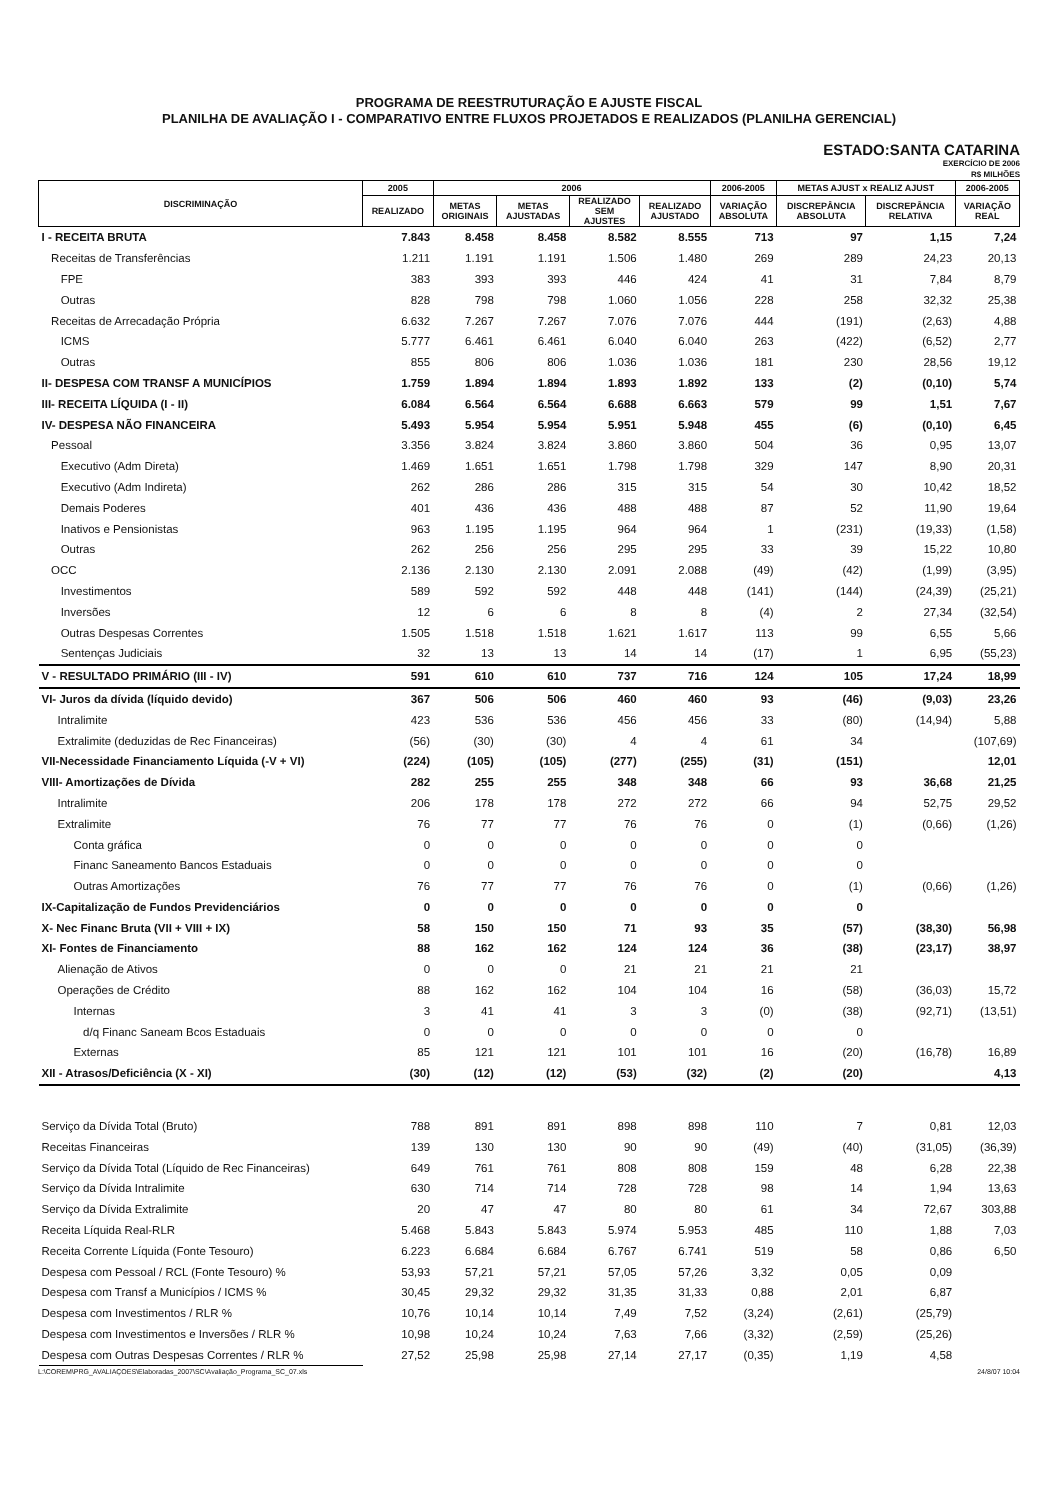PROGRAMA DE REESTRUTURAÇÃO E AJUSTE FISCAL
PLANILHA DE AVALIAÇÃO I - COMPARATIVO ENTRE FLUXOS PROJETADOS E REALIZADOS (PLANILHA GERENCIAL)
ESTADO:SANTA CATARINA
EXERCÍCIO DE 2006
R$ MILHÕES
| DISCRIMINAÇÃO | 2005 | 2006 | | | | 2006-2005 | METAS AJUST x REALIZ AJUST | | 2006-2005 |
| --- | --- | --- | --- | --- | --- | --- | --- | --- | --- |
| | REALIZADO | METAS ORIGINAIS | METAS AJUSTADAS | REALIZADO SEM AJUSTES | REALIZADO AJUSTADO | VARIAÇÃO ABSOLUTA | DISCREPÂNCIA ABSOLUTA | DISCREPÂNCIA RELATIVA | VARIAÇÃO REAL |
| I - RECEITA BRUTA | 7.843 | 8.458 | 8.458 | 8.582 | 8.555 | 713 | 97 | 1,15 | 7,24 |
| Receitas de Transferências | 1.211 | 1.191 | 1.191 | 1.506 | 1.480 | 269 | 289 | 24,23 | 20,13 |
| FPE | 383 | 393 | 393 | 446 | 424 | 41 | 31 | 7,84 | 8,79 |
| Outras | 828 | 798 | 798 | 1.060 | 1.056 | 228 | 258 | 32,32 | 25,38 |
| Receitas de Arrecadação Própria | 6.632 | 7.267 | 7.267 | 7.076 | 7.076 | 444 | (191) | (2,63) | 4,88 |
| ICMS | 5.777 | 6.461 | 6.461 | 6.040 | 6.040 | 263 | (422) | (6,52) | 2,77 |
| Outras | 855 | 806 | 806 | 1.036 | 1.036 | 181 | 230 | 28,56 | 19,12 |
| II- DESPESA COM TRANSF A MUNICÍPIOS | 1.759 | 1.894 | 1.894 | 1.893 | 1.892 | 133 | (2) | (0,10) | 5,74 |
| III- RECEITA LÍQUIDA (I - II) | 6.084 | 6.564 | 6.564 | 6.688 | 6.663 | 579 | 99 | 1,51 | 7,67 |
| IV- DESPESA NÃO FINANCEIRA | 5.493 | 5.954 | 5.954 | 5.951 | 5.948 | 455 | (6) | (0,10) | 6,45 |
| Pessoal | 3.356 | 3.824 | 3.824 | 3.860 | 3.860 | 504 | 36 | 0,95 | 13,07 |
| Executivo (Adm Direta) | 1.469 | 1.651 | 1.651 | 1.798 | 1.798 | 329 | 147 | 8,90 | 20,31 |
| Executivo (Adm Indireta) | 262 | 286 | 286 | 315 | 315 | 54 | 30 | 10,42 | 18,52 |
| Demais Poderes | 401 | 436 | 436 | 488 | 488 | 87 | 52 | 11,90 | 19,64 |
| Inativos e Pensionistas | 963 | 1.195 | 1.195 | 964 | 964 | 1 | (231) | (19,33) | (1,58) |
| Outras | 262 | 256 | 256 | 295 | 295 | 33 | 39 | 15,22 | 10,80 |
| OCC | 2.136 | 2.130 | 2.130 | 2.091 | 2.088 | (49) | (42) | (1,99) | (3,95) |
| Investimentos | 589 | 592 | 592 | 448 | 448 | (141) | (144) | (24,39) | (25,21) |
| Inversões | 12 | 6 | 6 | 8 | 8 | (4) | 2 | 27,34 | (32,54) |
| Outras Despesas Correntes | 1.505 | 1.518 | 1.518 | 1.621 | 1.617 | 113 | 99 | 6,55 | 5,66 |
| Sentenças Judiciais | 32 | 13 | 13 | 14 | 14 | (17) | 1 | 6,95 | (55,23) |
| V - RESULTADO PRIMÁRIO (III - IV) | 591 | 610 | 610 | 737 | 716 | 124 | 105 | 17,24 | 18,99 |
| VI- Juros da dívida (líquido devido) | 367 | 506 | 506 | 460 | 460 | 93 | (46) | (9,03) | 23,26 |
| Intralimite | 423 | 536 | 536 | 456 | 456 | 33 | (80) | (14,94) | 5,88 |
| Extralimite (deduzidas de Rec Financeiras) | (56) | (30) | (30) | 4 | 4 | 61 | 34 | | (107,69) |
| VII-Necessidade Financiamento Líquida (-V + VI) | (224) | (105) | (105) | (277) | (255) | (31) | (151) | | 12,01 |
| VIII- Amortizações de Dívida | 282 | 255 | 255 | 348 | 348 | 66 | 93 | 36,68 | 21,25 |
| Intralimite | 206 | 178 | 178 | 272 | 272 | 66 | 94 | 52,75 | 29,52 |
| Extralimite | 76 | 77 | 77 | 76 | 76 | 0 | (1) | (0,66) | (1,26) |
| Conta gráfica | 0 | 0 | 0 | 0 | 0 | 0 | 0 | | |
| Financ Saneamento Bancos Estaduais | 0 | 0 | 0 | 0 | 0 | 0 | 0 | | |
| Outras Amortizações | 76 | 77 | 77 | 76 | 76 | 0 | (1) | (0,66) | (1,26) |
| IX-Capitalização de Fundos Previdenciários | 0 | 0 | 0 | 0 | 0 | 0 | 0 | | |
| X- Nec Financ Bruta (VII + VIII + IX) | 58 | 150 | 150 | 71 | 93 | 35 | (57) | (38,30) | 56,98 |
| XI- Fontes de Financiamento | 88 | 162 | 162 | 124 | 124 | 36 | (38) | (23,17) | 38,97 |
| Alienação de Ativos | 0 | 0 | 0 | 21 | 21 | 21 | 21 | | |
| Operações de Crédito | 88 | 162 | 162 | 104 | 104 | 16 | (58) | (36,03) | 15,72 |
| Internas | 3 | 41 | 41 | 3 | 3 | (0) | (38) | (92,71) | (13,51) |
| d/q Financ Saneam Bcos Estaduais | 0 | 0 | 0 | 0 | 0 | 0 | 0 | | |
| Externas | 85 | 121 | 121 | 101 | 101 | 16 | (20) | (16,78) | 16,89 |
| XII - Atrasos/Deficiência (X - XI) | (30) | (12) | (12) | (53) | (32) | (2) | (20) | | 4,13 |
| Serviço da Dívida Total (Bruto) | 788 | 891 | 891 | 898 | 898 | 110 | 7 | 0,81 | 12,03 |
| Receitas Financeiras | 139 | 130 | 130 | 90 | 90 | (49) | (40) | (31,05) | (36,39) |
| Serviço da Dívida Total (Líquido de Rec Financeiras) | 649 | 761 | 761 | 808 | 808 | 159 | 48 | 6,28 | 22,38 |
| Serviço da Dívida Intralimite | 630 | 714 | 714 | 728 | 728 | 98 | 14 | 1,94 | 13,63 |
| Serviço da Dívida Extralimite | 20 | 47 | 47 | 80 | 80 | 61 | 34 | 72,67 | 303,88 |
| Receita Líquida Real-RLR | 5.468 | 5.843 | 5.843 | 5.974 | 5.953 | 485 | 110 | 1,88 | 7,03 |
| Receita Corrente Líquida (Fonte Tesouro) | 6.223 | 6.684 | 6.684 | 6.767 | 6.741 | 519 | 58 | 0,86 | 6,50 |
| Despesa com Pessoal / RCL (Fonte Tesouro) % | 53,93 | 57,21 | 57,21 | 57,05 | 57,26 | 3,32 | 0,05 | 0,09 | |
| Despesa com Transf a Municípios / ICMS % | 30,45 | 29,32 | 29,32 | 31,35 | 31,33 | 0,88 | 2,01 | 6,87 | |
| Despesa com Investimentos / RLR % | 10,76 | 10,14 | 10,14 | 7,49 | 7,52 | (3,24) | (2,61) | (25,79) | |
| Despesa com Investimentos e Inversões / RLR % | 10,98 | 10,24 | 10,24 | 7,63 | 7,66 | (3,32) | (2,59) | (25,26) | |
| Despesa com Outras Despesas Correntes / RLR % | 27,52 | 25,98 | 25,98 | 27,14 | 27,17 | (0,35) | 1,19 | 4,58 | |
L:\COREM\PRG_AVALIAÇOES\Elaboradas_2007\SC\Avaliação_Programa_SC_07.xls 24/8/07 10:04